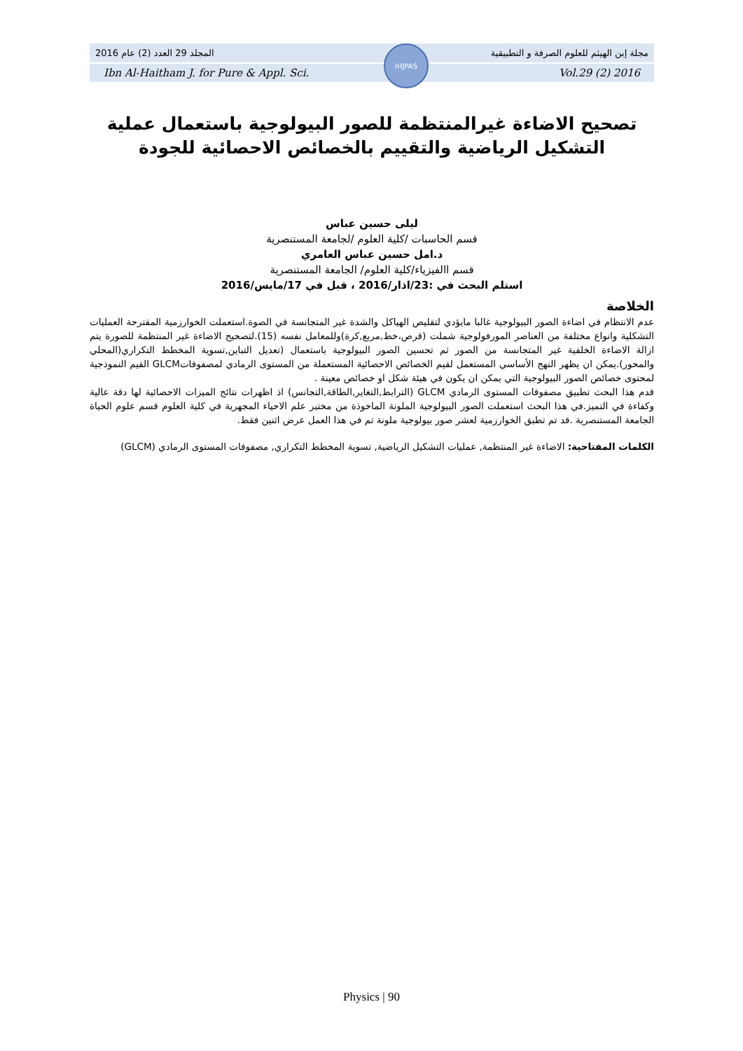المجلد 29 العدد (2) عام 2016 مجلة إبن الهيثم للعلوم الصرفة و التطبيقية
Ibn Al-Haitham J. for Pure & Appl. Sci. Vol.29 (2) 2016
IHJPAS
تصحيح الاضاءة غيرالمنتظمة للصور البيولوجية باستعمال عملية التشكيل الرياضية والتقييم بالخصائص الاحصائية للجودة
ليلى حسين عباس
قسم الحاسبات /كلية العلوم /لجامعة المستنصرية
د.امل حسين عباس العامري
قسم االفيزياء/كلية العلوم/ الجامعة المستنصرية
استلم البحث في :23/اذار/2016 ، قبل في 17/مايس/2016
الخلاصة
عدم الانتظام في اضاءة الصور البيولوجية غالبا مايؤدي لتقليص الهياكل والشدة غير المتجانسة في الصوة.استعملت الخوارزمية المقترحة العمليات التشكلية وانواع مختلفة من العناصر المورفولوجية شملت (قرص،خط,مربع,كرة)وللمعامل نفسه (15).لتصحيح الاضاءة غير المنتظمة للصورة يتم ازالة الاضاءة الخلفية غير المتجانسة من الصور ثم تحسين الصور البيولوجية باستعمال (تعديل التباين,تسوية المخطط التكراري(المحلي والمحور).يمكن ان يظهر النهج الأساسي المستعمل لقيم الخصائص الاحصائية المستعملة من المستوى الرمادي لمصفوفاتGLCM القيم النموذجية لمحتوى خصائص الصور البيولوجية التي يمكن ان يكون في هيئة شكل او خصائص معينة .
قدم هذا البحث تطبيق مصفوفات المستوى الرمادي GLCM (الترابط,التغاير,الطاقة,التجانس) اذ اظهرات نتائج الميزات الاحصائية لها دقة عالية وكفاءة في التميز.في هذا البحث استعملت الصور البيولوجية الملونة الماخوذة من مختبر علم الاحياء المجهرية في كلية العلوم قسم علوم الحياة الجامعة المستنصرية .قد تم تطبق الخوارزمية لعشر صور بيولوجية ملونة تم في هذا العمل عرض اثنين فقط.
الكلمات المفتاحية: الاضاءة غير المنتظمة, عمليات التشكيل الرياضية, تسوية المخطط التكراري, مصفوفات المستوى الرمادي (GLCM)
Physics | 90